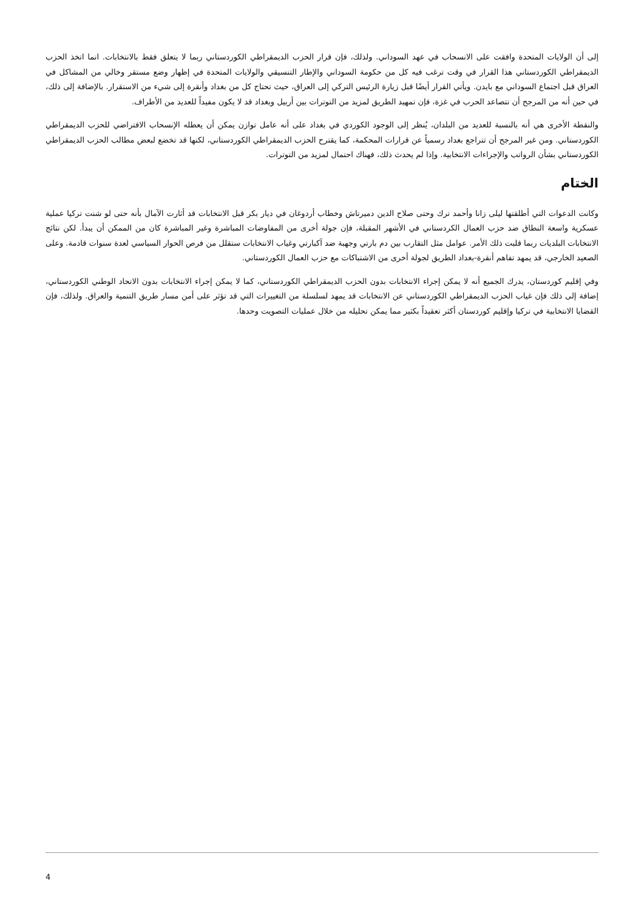إلى أن الولايات المتحدة وافقت على الانسحاب في عهد السوداني. ولذلك، فإن قرار الحزب الديمقراطي الكوردستاني ربما لا يتعلق فقط بالانتخابات. انما اتخذ الحزب الديمقراطي الكوردستاني هذا القرار في وقت ترغب فيه كل من حكومة السوداني والإطار التنسيقي والولايات المتحدة في إظهار وضع مستقر وخالي من المشاكل في العراق قبل اجتماع السوداني مع بايدن. ويأتي القرار أيضًا قبل زيارة الرئيس التركي إلى العراق، حيث تحتاج كل من بغداد وأنقرة إلى شيء من الاستقرار. بالإضافة إلى ذلك، في حين أنه من المرجح أن تتصاعد الحرب في غزة، فإن تمهيد الطريق لمزيد من التوترات بين أربيل وبغداد قد لا يكون مفيداً للعديد من الأطراف.
والنقطة الأخرى هي أنه بالنسبة للعديد من البلدان، يُنظر إلى الوجود الكوردي في بغداد على أنه عامل توازن يمكن أن يعطله الإنسحاب الافتراضي للحزب الديمقراطي الكوردستاني. ومن غير المرجح أن تتراجع بغداد رسمياً عن قرارات المحكمة، كما يقترح الحزب الديمقراطي الكوردستاني، لكنها قد تخضع لبعض مطالب الحزب الديمقراطي الكوردستاني بشأن الرواتب والإجراءات الانتخابية. وإذا لم يحدث ذلك، فهناك احتمال لمزيد من التوترات.
الختام
وكانت الدعوات التي أطلقتها ليلى زانا وأحمد ترك وحتى صلاح الدين دميرتاش وخطاب أردوغان في ديار بكر قبل الانتخابات قد أثارت الآمال بأنه حتى لو شنت تركيا عملية عسكرية واسعة النطاق ضد حزب العمال الكردستاني في الأشهر المقبلة، فإن جولة أخرى من المفاوضات المباشرة وغير المباشرة كان من الممكن أن يبدأ. لكن نتائج الانتخابات البلديات ربما قلبت ذلك الأمر. عوامل مثل التقارب بين دم بارتي وجهبة ضد آكبارتي وغياب الانتخابات ستقلل من فرص الحوار السياسي لعدة سنوات قادمة. وعلى الصعيد الخارجي، قد يمهد تفاهم أنقرة-بغداد الطريق لجولة أخرى من الاشتباكات مع حزب العمال الكوردستاني.
وفي إقليم كوردستان، يدرك الجميع أنه لا يمكن إجراء الانتخابات بدون الحزب الديمقراطي الكوردستاني، كما لا يمكن إجراء الانتخابات بدون الاتحاد الوطني الكوردستاني، إضافة إلى ذلك فإن غياب الحزب الديمقراطي الكوردستاني عن الانتخابات قد يمهد لسلسلة من التغييرات التي قد تؤثر على أمن مسار طريق التنمية والعراق. ولذلك، فإن القضايا الانتخابية في تركيا وإقليم كوردستان أكثر تعقيداً بكثير مما يمكن تحليله من خلال عمليات التصويت وحدها.
4